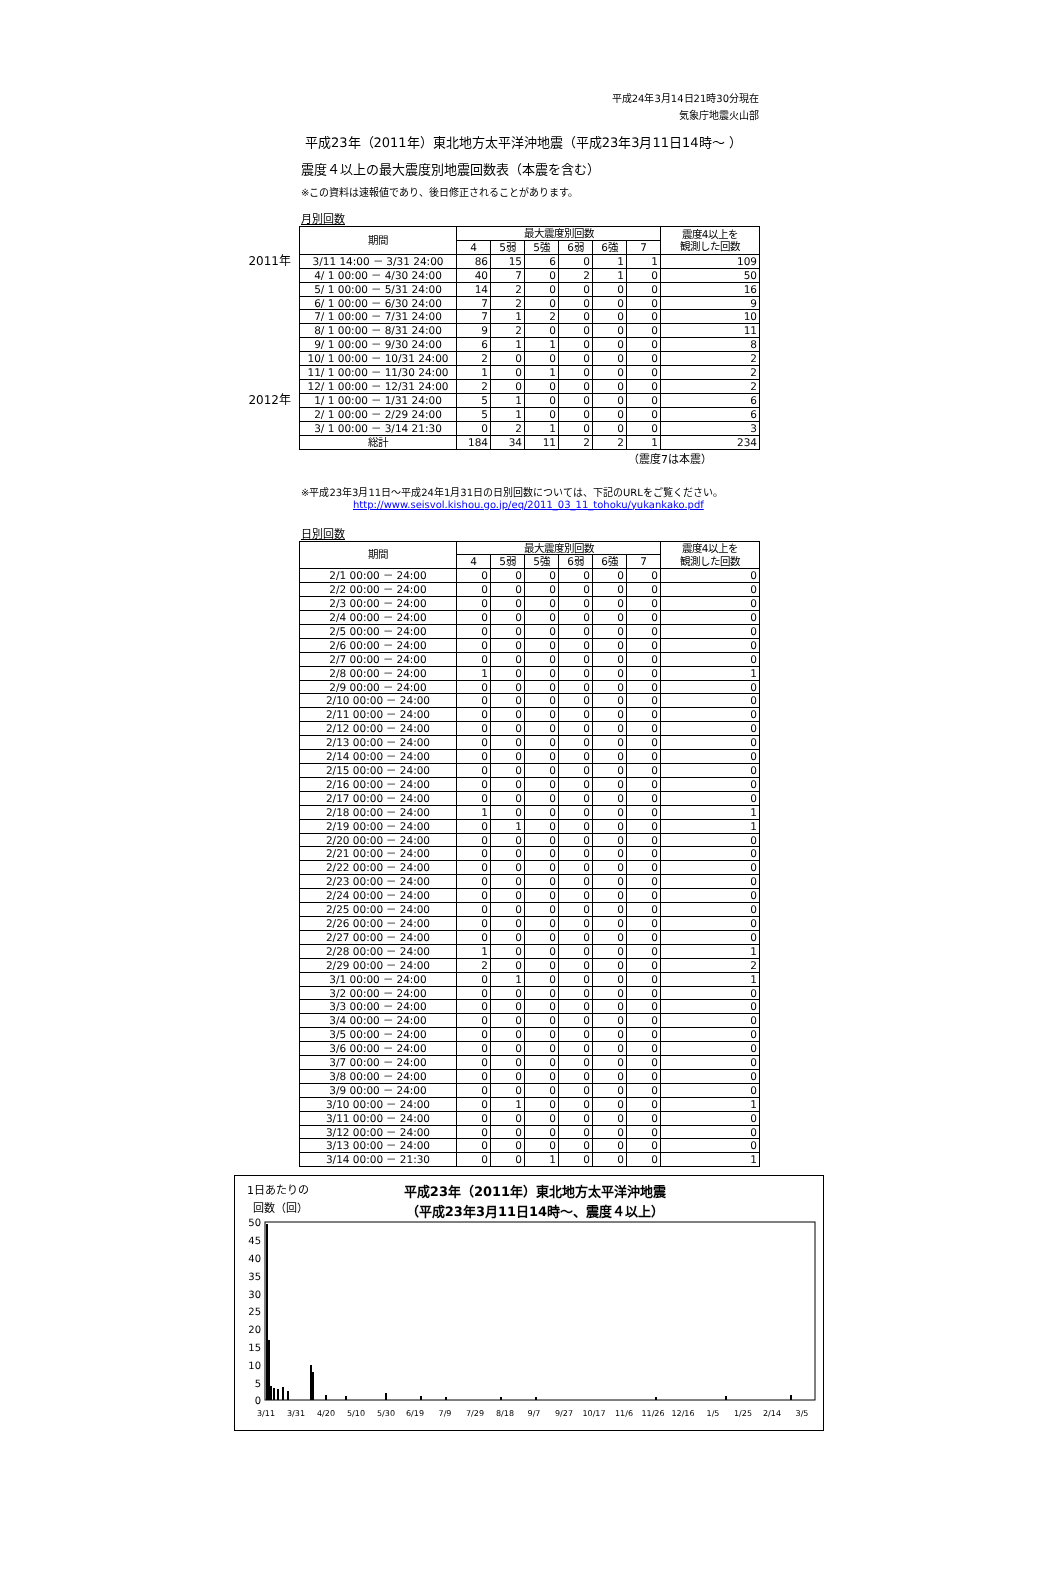平成24年3月14日21時30分現在
気象庁地震火山部
平成23年（2011年）東北地方太平洋沖地震（平成23年3月11日14時～ ）
震度４以上の最大震度別地震回数表（本震を含む）
※この資料は速報値であり、後日修正されることがあります。
月別回数
| | 期間 | 最大震度別回数 | | | | | | 震度4以上を 観測した回数 |
| | | 4 | 5弱 | 5強 | 6弱 | 6強 | 7 | |
| 2011年 | 3/11 14:00 － 3/31 24:00 | 86 | 15 | 6 | 0 | 1 | 1 | 109 |
| | 4/ 1 00:00 － 4/30 24:00 | 40 | 7 | 0 | 2 | 1 | 0 | 50 |
| | 5/ 1 00:00 － 5/31 24:00 | 14 | 2 | 0 | 0 | 0 | 0 | 16 |
| | 6/ 1 00:00 － 6/30 24:00 | 7 | 2 | 0 | 0 | 0 | 0 | 9 |
| | 7/ 1 00:00 － 7/31 24:00 | 7 | 1 | 2 | 0 | 0 | 0 | 10 |
| | 8/ 1 00:00 － 8/31 24:00 | 9 | 2 | 0 | 0 | 0 | 0 | 11 |
| | 9/ 1 00:00 － 9/30 24:00 | 6 | 1 | 1 | 0 | 0 | 0 | 8 |
| | 10/ 1 00:00 － 10/31 24:00 | 2 | 0 | 0 | 0 | 0 | 0 | 2 |
| | 11/ 1 00:00 － 11/30 24:00 | 1 | 0 | 1 | 0 | 0 | 0 | 2 |
| | 12/ 1 00:00 － 12/31 24:00 | 2 | 0 | 0 | 0 | 0 | 0 | 2 |
| 2012年 | 1/ 1 00:00 － 1/31 24:00 | 5 | 1 | 0 | 0 | 0 | 0 | 6 |
| | 2/ 1 00:00 － 2/29 24:00 | 5 | 1 | 0 | 0 | 0 | 0 | 6 |
| | 3/ 1 00:00 － 3/14 21:30 | 0 | 2 | 1 | 0 | 0 | 0 | 3 |
| | 総計 | 184 | 34 | 11 | 2 | 2 | 1 | 234 |
（震度7は本震）
※平成23年3月11日～平成24年1月31日の日別回数については、下記のURLをご覧ください。
http://www.seisvol.kishou.go.jp/eq/2011_03_11_tohoku/yukankako.pdf
日別回数
| | 期間 | 最大震度別回数 | | | | | | 震度4以上を 観測した回数 |
| | | 4 | 5弱 | 5強 | 6弱 | 6強 | 7 | |
| | 2/1 00:00 － 24:00 | 0 | 0 | 0 | 0 | 0 | 0 | 0 |
| | 2/2 00:00 － 24:00 | 0 | 0 | 0 | 0 | 0 | 0 | 0 |
| | 2/3 00:00 － 24:00 | 0 | 0 | 0 | 0 | 0 | 0 | 0 |
| | 2/4 00:00 － 24:00 | 0 | 0 | 0 | 0 | 0 | 0 | 0 |
| | 2/5 00:00 － 24:00 | 0 | 0 | 0 | 0 | 0 | 0 | 0 |
| | 2/6 00:00 － 24:00 | 0 | 0 | 0 | 0 | 0 | 0 | 0 |
| | 2/7 00:00 － 24:00 | 0 | 0 | 0 | 0 | 0 | 0 | 0 |
| | 2/8 00:00 － 24:00 | 1 | 0 | 0 | 0 | 0 | 0 | 1 |
| | 2/9 00:00 － 24:00 | 0 | 0 | 0 | 0 | 0 | 0 | 0 |
| | 2/10 00:00 － 24:00 | 0 | 0 | 0 | 0 | 0 | 0 | 0 |
| | 2/11 00:00 － 24:00 | 0 | 0 | 0 | 0 | 0 | 0 | 0 |
| | 2/12 00:00 － 24:00 | 0 | 0 | 0 | 0 | 0 | 0 | 0 |
| | 2/13 00:00 － 24:00 | 0 | 0 | 0 | 0 | 0 | 0 | 0 |
| | 2/14 00:00 － 24:00 | 0 | 0 | 0 | 0 | 0 | 0 | 0 |
| | 2/15 00:00 － 24:00 | 0 | 0 | 0 | 0 | 0 | 0 | 0 |
| | 2/16 00:00 － 24:00 | 0 | 0 | 0 | 0 | 0 | 0 | 0 |
| | 2/17 00:00 － 24:00 | 0 | 0 | 0 | 0 | 0 | 0 | 0 |
| | 2/18 00:00 － 24:00 | 1 | 0 | 0 | 0 | 0 | 0 | 1 |
| | 2/19 00:00 － 24:00 | 0 | 1 | 0 | 0 | 0 | 0 | 1 |
| | 2/20 00:00 － 24:00 | 0 | 0 | 0 | 0 | 0 | 0 | 0 |
| | 2/21 00:00 － 24:00 | 0 | 0 | 0 | 0 | 0 | 0 | 0 |
| | 2/22 00:00 － 24:00 | 0 | 0 | 0 | 0 | 0 | 0 | 0 |
| | 2/23 00:00 － 24:00 | 0 | 0 | 0 | 0 | 0 | 0 | 0 |
| | 2/24 00:00 － 24:00 | 0 | 0 | 0 | 0 | 0 | 0 | 0 |
| | 2/25 00:00 － 24:00 | 0 | 0 | 0 | 0 | 0 | 0 | 0 |
| | 2/26 00:00 － 24:00 | 0 | 0 | 0 | 0 | 0 | 0 | 0 |
| | 2/27 00:00 － 24:00 | 0 | 0 | 0 | 0 | 0 | 0 | 0 |
| | 2/28 00:00 － 24:00 | 1 | 0 | 0 | 0 | 0 | 0 | 1 |
| | 2/29 00:00 － 24:00 | 2 | 0 | 0 | 0 | 0 | 0 | 2 |
| | 3/1 00:00 － 24:00 | 0 | 1 | 0 | 0 | 0 | 0 | 1 |
| | 3/2 00:00 － 24:00 | 0 | 0 | 0 | 0 | 0 | 0 | 0 |
| | 3/3 00:00 － 24:00 | 0 | 0 | 0 | 0 | 0 | 0 | 0 |
| | 3/4 00:00 － 24:00 | 0 | 0 | 0 | 0 | 0 | 0 | 0 |
| | 3/5 00:00 － 24:00 | 0 | 0 | 0 | 0 | 0 | 0 | 0 |
| | 3/6 00:00 － 24:00 | 0 | 0 | 0 | 0 | 0 | 0 | 0 |
| | 3/7 00:00 － 24:00 | 0 | 0 | 0 | 0 | 0 | 0 | 0 |
| | 3/8 00:00 － 24:00 | 0 | 0 | 0 | 0 | 0 | 0 | 0 |
| | 3/9 00:00 － 24:00 | 0 | 0 | 0 | 0 | 0 | 0 | 0 |
| | 3/10 00:00 － 24:00 | 0 | 1 | 0 | 0 | 0 | 0 | 1 |
| | 3/11 00:00 － 24:00 | 0 | 0 | 0 | 0 | 0 | 0 | 0 |
| | 3/12 00:00 － 24:00 | 0 | 0 | 0 | 0 | 0 | 0 | 0 |
| | 3/13 00:00 － 24:00 | 0 | 0 | 0 | 0 | 0 | 0 | 0 |
| | 3/14 00:00 － 21:30 | 0 | 0 | 1 | 0 | 0 | 0 | 1 |
1日あたりの
回数（回）
平成23年（2011年）東北地方太平洋沖地震
（平成23年3月11日14時～、震度４以上）
50
45
40
35
30
25
20
15
10
5
0
3/11
3/31
4/20
5/10
5/30
6/19
7/9
7/29
8/18
9/7
9/27
10/17
11/6
11/26
12/16
1/5
1/25
2/14
3/5